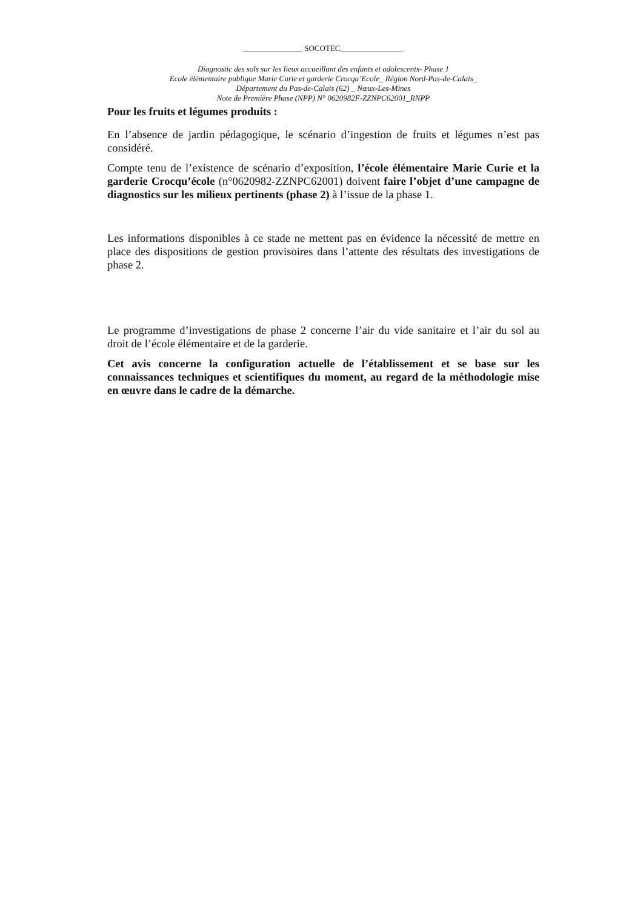_______________ SOCOTEC________________
Diagnostic des sols sur les lieux accueillant des enfants et adolescents- Phase 1
Ecole élémentaire publique Marie Curie et garderie Crocqu’Ecole_ Région Nord-Pas-de-Calais_
Département du Pas-de-Calais (62) _ Nœux-Les-Mines
Note de Première Phase (NPP) N° 0620982F-ZZNPC62001_RNPP
Pour les fruits et légumes produits :
En l’absence de jardin pédagogique, le scénario d’ingestion de fruits et légumes n’est pas considéré.
Compte tenu de l’existence de scénario d’exposition, l’école élémentaire Marie Curie et la garderie Crocqu’école (n°0620982-ZZNPC62001) doivent faire l’objet d’une campagne de diagnostics sur les milieux pertinents (phase 2) à l’issue de la phase 1.
Les informations disponibles à ce stade ne mettent pas en évidence la nécessité de mettre en place des dispositions de gestion provisoires dans l’attente des résultats des investigations de phase 2.
Le programme d’investigations de phase 2 concerne l’air du vide sanitaire et l’air du sol au droit de l’école élémentaire et de la garderie.
Cet avis concerne la configuration actuelle de l’établissement et se base sur les connaissances techniques et scientifiques du moment, au regard de la méthodologie mise en œuvre dans le cadre de la démarche.